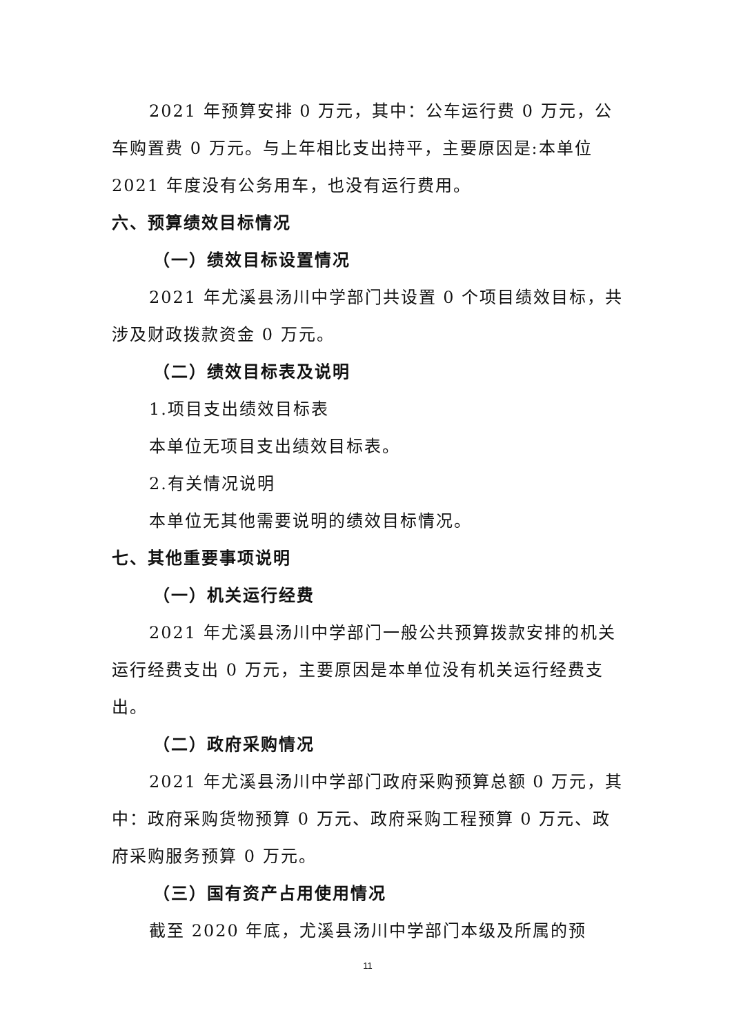2021 年预算安排 0 万元，其中：公车运行费 0 万元，公车购置费 0 万元。与上年相比支出持平，主要原因是:本单位 2021 年度没有公务用车，也没有运行费用。
六、预算绩效目标情况
（一）绩效目标设置情况
2021 年尤溪县汤川中学部门共设置 0 个项目绩效目标，共涉及财政拨款资金 0 万元。
（二）绩效目标表及说明
1.项目支出绩效目标表
本单位无项目支出绩效目标表。
2.有关情况说明
本单位无其他需要说明的绩效目标情况。
七、其他重要事项说明
（一）机关运行经费
2021 年尤溪县汤川中学部门一般公共预算拨款安排的机关运行经费支出 0 万元，主要原因是本单位没有机关运行经费支出。
（二）政府采购情况
2021 年尤溪县汤川中学部门政府采购预算总额 0 万元，其中：政府采购货物预算 0 万元、政府采购工程预算 0 万元、政府采购服务预算 0 万元。
（三）国有资产占用使用情况
截至 2020 年底，尤溪县汤川中学部门本级及所属的预
11